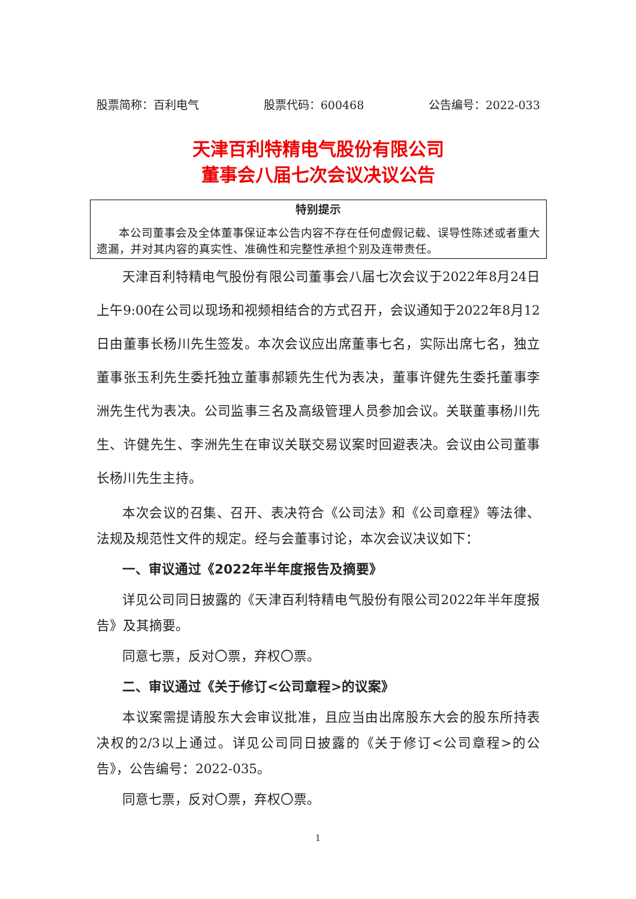股票简称：百利电气 股票代码：600468 公告编号：2022-033
天津百利特精电气股份有限公司
董事会八届七次会议决议公告
特别提示
本公司董事会及全体董事保证本公告内容不存在任何虚假记载、误导性陈述或者重大遗漏，并对其内容的真实性、准确性和完整性承担个别及连带责任。
天津百利特精电气股份有限公司董事会八届七次会议于2022年8月24日上午9:00在公司以现场和视频相结合的方式召开，会议通知于2022年8月12日由董事长杨川先生签发。本次会议应出席董事七名，实际出席七名，独立董事张玉利先生委托独立董事郝颖先生代为表决，董事许健先生委托董事李洲先生代为表决。公司监事三名及高级管理人员参加会议。关联董事杨川先生、许健先生、李洲先生在审议关联交易议案时回避表决。会议由公司董事长杨川先生主持。
本次会议的召集、召开、表决符合《公司法》和《公司章程》等法律、法规及规范性文件的规定。经与会董事讨论，本次会议决议如下：
一、审议通过《2022年半年度报告及摘要》
详见公司同日披露的《天津百利特精电气股份有限公司2022年半年度报告》及其摘要。
同意七票，反对〇票，弃权〇票。
二、审议通过《关于修订<公司章程>的议案》
本议案需提请股东大会审议批准，且应当由出席股东大会的股东所持表决权的2/3以上通过。详见公司同日披露的《关于修订<公司章程>的公告》，公告编号：2022-035。
同意七票，反对〇票，弃权〇票。
1